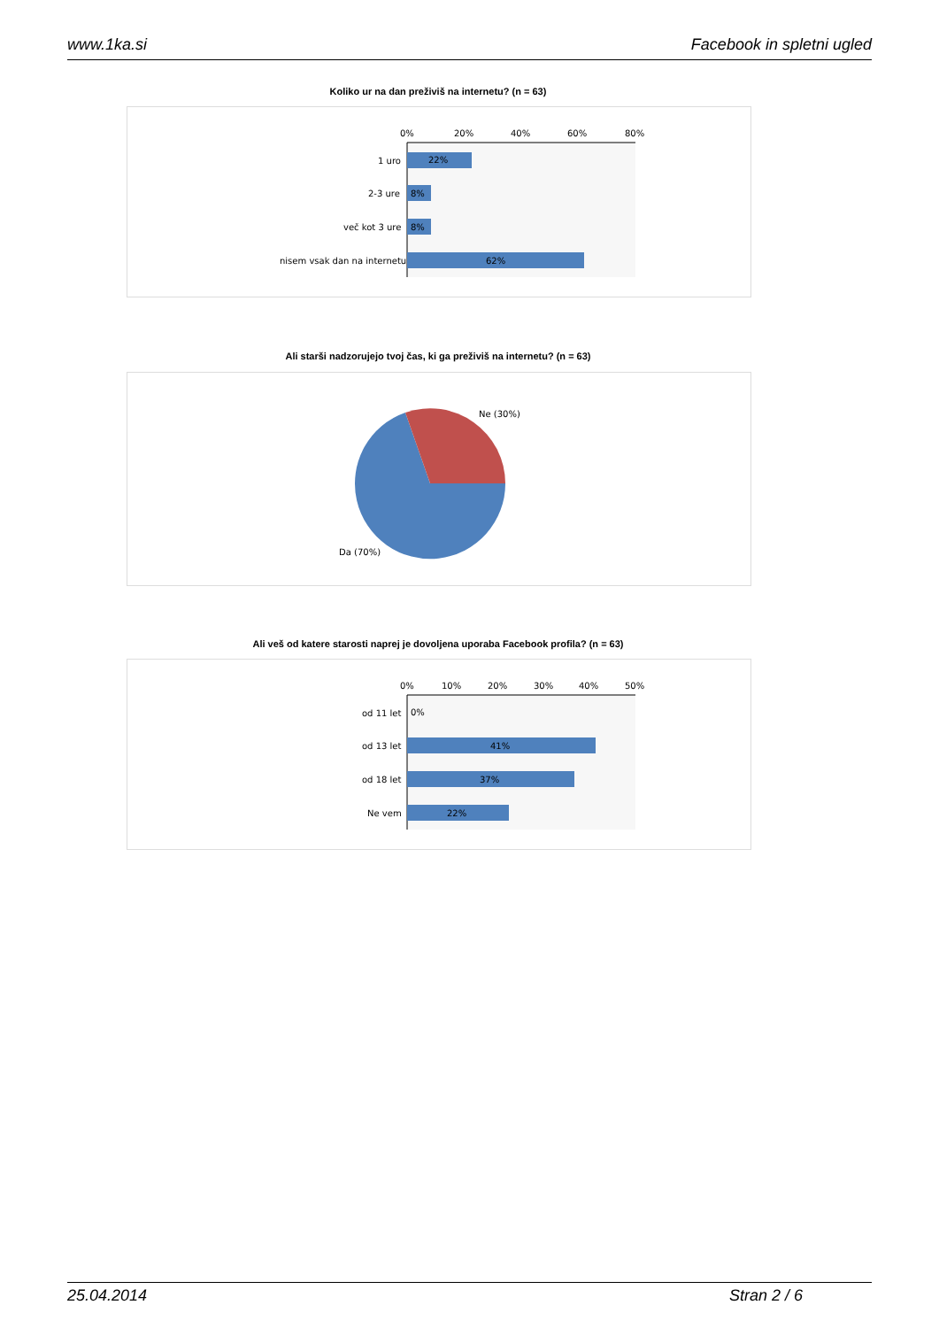www.1ka.si Facebook in spletni ugled
Koliko ur na dan preživiš na internetu? (n = 63)
0%
20%
40%
60%
80%
22%
1 uro
8%
2-3 ure
8%
več kot 3 ure
62%
nisem vsak dan na internetu
Ali starši nadzorujejo tvoj čas, ki ga preživiš na internetu? (n = 63)
Ne (30%)
Da (70%)
Ali veš od katere starosti naprej je dovoljena uporaba Facebook profila? (n = 63)
0%
10%
20%
30%
40%
50%
0%
od 11 let
41%
od 13 let
37%
od 18 let
22%
Ne vem
25.04.2014 Stran 2 / 6